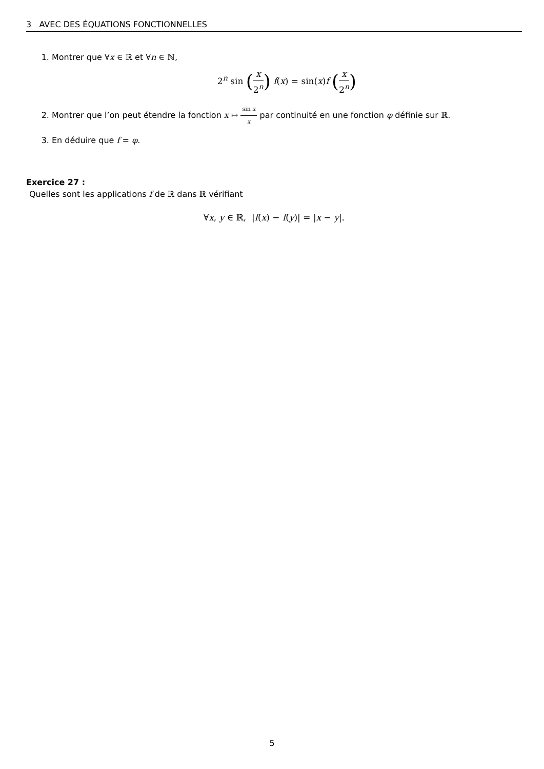3 AVEC DES ÉQUATIONS FONCTIONNELLES
1. Montrer que ∀x ∈ ℝ et ∀n ∈ ℕ,
2<sup>n</sup> sin (x 2<sup>n</sup>) f(x) = sin(x)f (x 2<sup>n</sup>)
2. Montrer que l’on peut étendre la fonction x ↦ sin x x par continuité en une fonction φ définie sur ℝ.
3. En déduire que f = φ.
Exercice 27 :
Quelles sont les applications f de ℝ dans ℝ vérifiant
∀x, y ∈ ℝ, |f(x) − f(y)| = |x − y|.
5